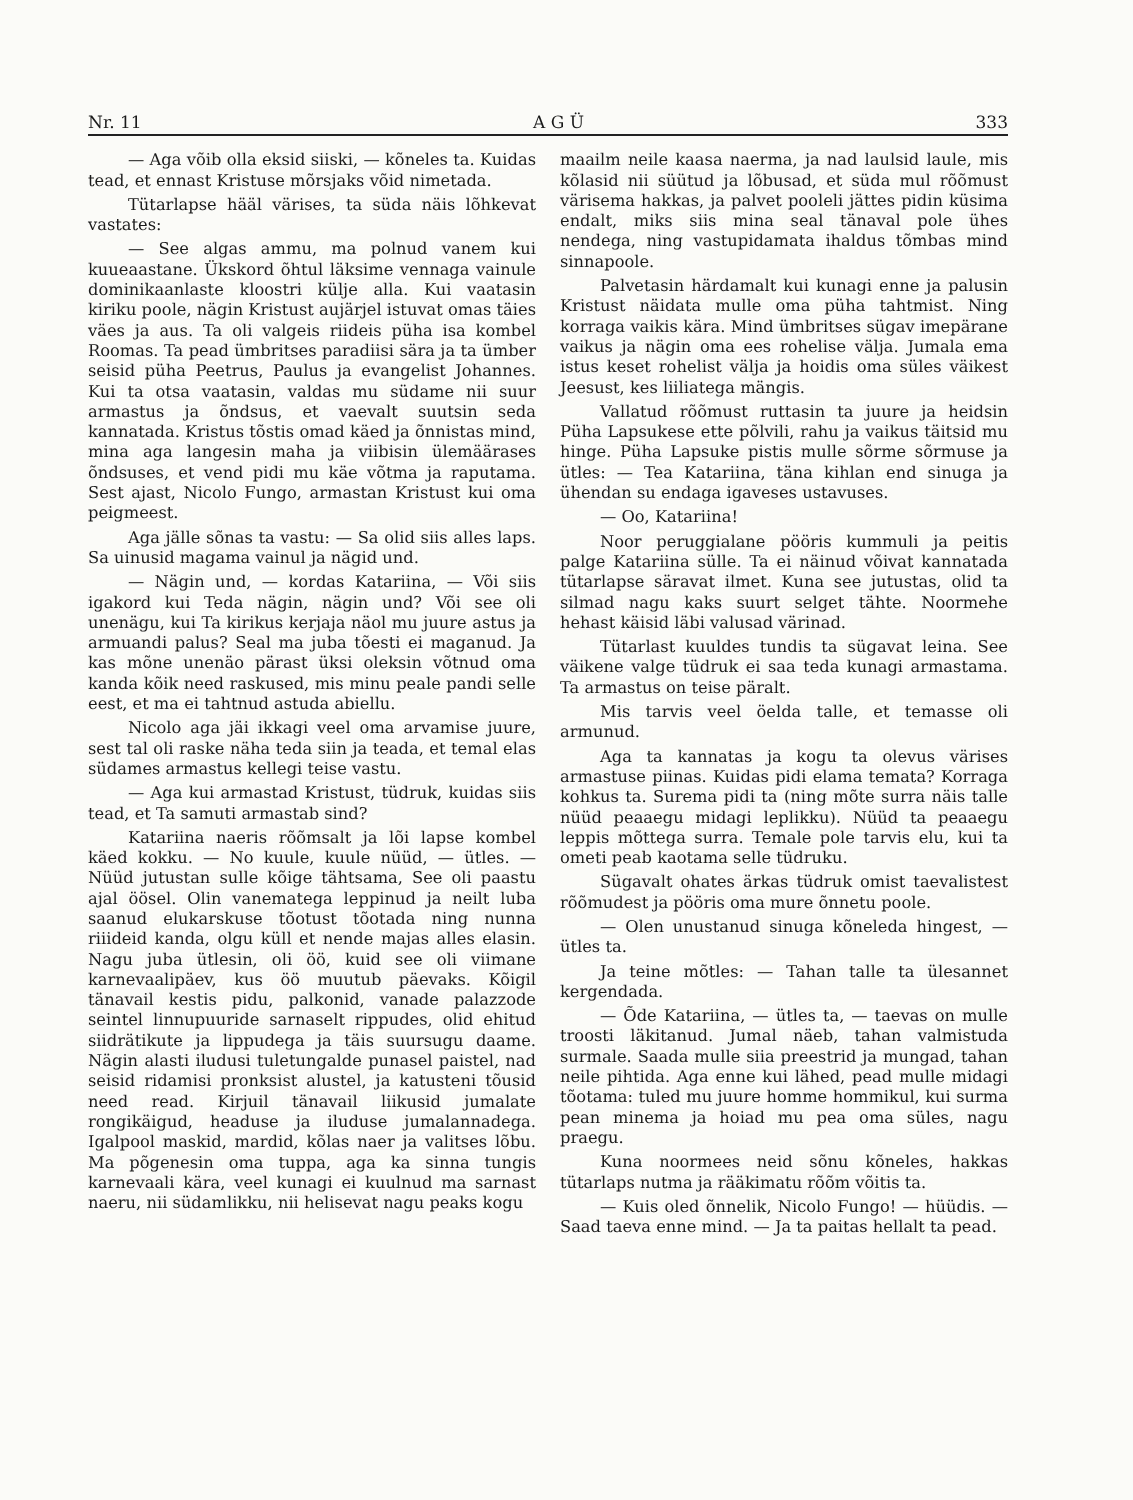Nr. 11 A G Ü 333
— Aga võib olla eksid siiski, — kõneles ta. Kuidas tead, et ennast Kristuse mõrsjaks võid nimetada.
Tütarlapse hääl värises, ta süda näis lõhkevat vastates:
— See algas ammu, ma polnud vanem kui kuueaastane. Ükskord õhtul läksime vennaga vainule dominikaanlaste kloostri külje alla. Kui vaatasin kiriku poole, nägin Kristust aujärjel istuvat omas täies väes ja aus. Ta oli valgeis riideis püha isa kombel Roomas. Ta pead ümbritses paradiisi sära ja ta ümber seisid püha Peetrus, Paulus ja evangelist Johannes. Kui ta otsa vaatasin, valdas mu südame nii suur armastus ja õndsus, et vaevalt suutsin seda kannatada. Kristus tõstis omad käed ja õnnistas mind, mina aga langesin maha ja viibisin ülemäärases õndsuses, et vend pidi mu käe võtma ja raputama. Sest ajast, Nicolo Fungo, armastan Kristust kui oma peigmeest.
Aga jälle sõnas ta vastu: — Sa olid siis alles laps. Sa uinusid magama vainul ja nägid und.
— Nägin und, — kordas Katariina, — Või siis igakord kui Teda nägin, nägin und? Või see oli unenägu, kui Ta kirikus kerjaja näol mu juure astus ja armuandi palus? Seal ma juba tõesti ei maganud. Ja kas mõne unenäo pärast üksi oleksin võtnud oma kanda kõik need raskused, mis minu peale pandi selle eest, et ma ei tahtnud astuda abiellu.
Nicolo aga jäi ikkagi veel oma arvamise juure, sest tal oli raske näha teda siin ja teada, et temal elas südames armastus kellegi teise vastu.
— Aga kui armastad Kristust, tüdruk, kuidas siis tead, et Ta samuti armastab sind?
Katariina naeris rõõmsalt ja lõi lapse kombel käed kokku. — No kuule, kuule nüüd, — ütles. — Nüüd jutustan sulle kõige tähtsama, See oli paastu ajal öösel. Olin vanematega leppinud ja neilt luba saanud elukarskuse tõotust tõotada ning nunna riiideid kanda, olgu küll et nende majas alles elasin. Nagu juba ütlesin, oli öö, kuid see oli viimane karnevaalipäev, kus öö muutub päevaks. Kõigil tänavail kestis pidu, palkonid, vanade palazzode seintel linnupuuride sarnaselt rippudes, olid ehitud siidrätikute ja lippudega ja täis suursugu daame. Nägin alasti iludusi tuletungalde punasel paistel, nad seisid ridamisi pronksist alustel, ja katusteni tõusid need read. Kirjuil tänavail liikusid jumalate rongikäigud, headuse ja iluduse jumalannadega. Igalpool maskid, mardid, kõlas naer ja valitses lõbu. Ma põgenesin oma tuppa, aga ka sinna tungis karnevaali kära, veel kunagi ei kuulnud ma sarnast naeru, nii südamlikku, nii helisevat nagu peaks kogu
maailm neile kaasa naerma, ja nad laulsid laule, mis kõlasid nii süütud ja lõbusad, et süda mul rõõmust värisema hakkas, ja palvet pooleli jättes pidin küsima endalt, miks siis mina seal tänaval pole ühes nendega, ning vastupidamata ihaldus tõmbas mind sinnapoole.
Palvetasin härdamalt kui kunagi enne ja palusin Kristust näidata mulle oma püha tahtmist. Ning korraga vaikis kära. Mind ümbritses sügav imepärane vaikus ja nägin oma ees rohelise välja. Jumala ema istus keset rohelist välja ja hoidis oma süles väikest Jeesust, kes liiliatega mängis.
Vallatud rõõmust ruttasin ta juure ja heidsin Püha Lapsukese ette põlvili, rahu ja vaikus täitsid mu hinge. Püha Lapsuke pistis mulle sõrme sõrmuse ja ütles: — Tea Katariina, täna kihlan end sinuga ja ühendan su endaga igaveses ustavuses.
— Oo, Katariina!
Noor peruggialane pööris kummuli ja peitis palge Katariina sülle. Ta ei näinud võivat kannatada tütarlapse säravat ilmet. Kuna see jutustas, olid ta silmad nagu kaks suurt selget tähte. Noormehe hehast käisid läbi valusad värinad.
Tütarlast kuuldes tundis ta sügavat leina. See väikene valge tüdruk ei saa teda kunagi armastama. Ta armastus on teise päralt.
Mis tarvis veel öelda talle, et temasse oli armunud.
Aga ta kannatas ja kogu ta olevus värises armastuse piinas. Kuidas pidi elama temata? Korraga kohkus ta. Surema pidi ta (ning mõte surra näis talle nüüd peaaegu midagi leplikku). Nüüd ta peaaegu leppis mõttega surra. Temale pole tarvis elu, kui ta ometi peab kaotama selle tüdruku.
Sügavalt ohates ärkas tüdruk omist taevalistest rõõmudest ja pööris oma mure õnnetu poole.
— Olen unustanud sinuga kõneleda hingest, — ütles ta.
Ja teine mõtles: — Tahan talle ta ülesannet kergendada.
— Õde Katariina, — ütles ta, — taevas on mulle troosti läkitanud. Jumal näeb, tahan valmistuda surmale. Saada mulle siia preestrid ja mungad, tahan neile pihtida. Aga enne kui lähed, pead mulle midagi tõotama: tuled mu juure homme hommikul, kui surma pean minema ja hoiad mu pea oma süles, nagu praegu.
Kuna noormees neid sõnu kõneles, hakkas tütarlaps nutma ja rääkimatu rõõm võitis ta.
— Kuis oled õnnelik, Nicolo Fungo! — hüüdis. — Saad taeva enne mind. — Ja ta paitas hellalt ta pead.